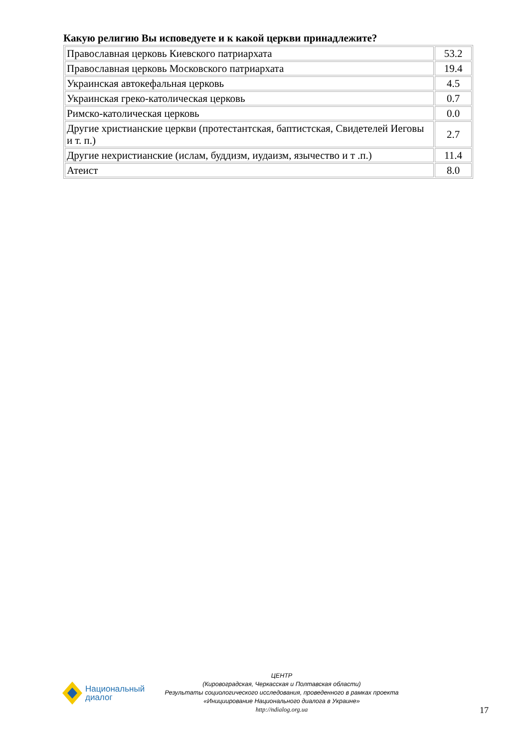Какую религию Вы исповедуете и к какой церкви принадлежите?
| Православная церковь Киевского патриархата | 53.2 |
| Православная церковь Московского патриархата | 19.4 |
| Украинская автокефальная церковь | 4.5 |
| Украинская греко-католическая церковь | 0.7 |
| Римско-католическая церковь | 0.0 |
| Другие христианские церкви (протестантская, баптистская, Свидетелей Иеговы и т. п.) | 2.7 |
| Другие нехристианские (ислам, буддизм, иудаизм, язычество и т .п.) | 11.4 |
| Атеист | 8.0 |
Национальный
диалог
ЦЕНТР
(Кировоградская, Черкасская и Полтавская области)
Результаты социологического исследования, проведенного в рамках проекта
«Инициирование Национального диалога в Украине»
http://ndialog.org.ua
17